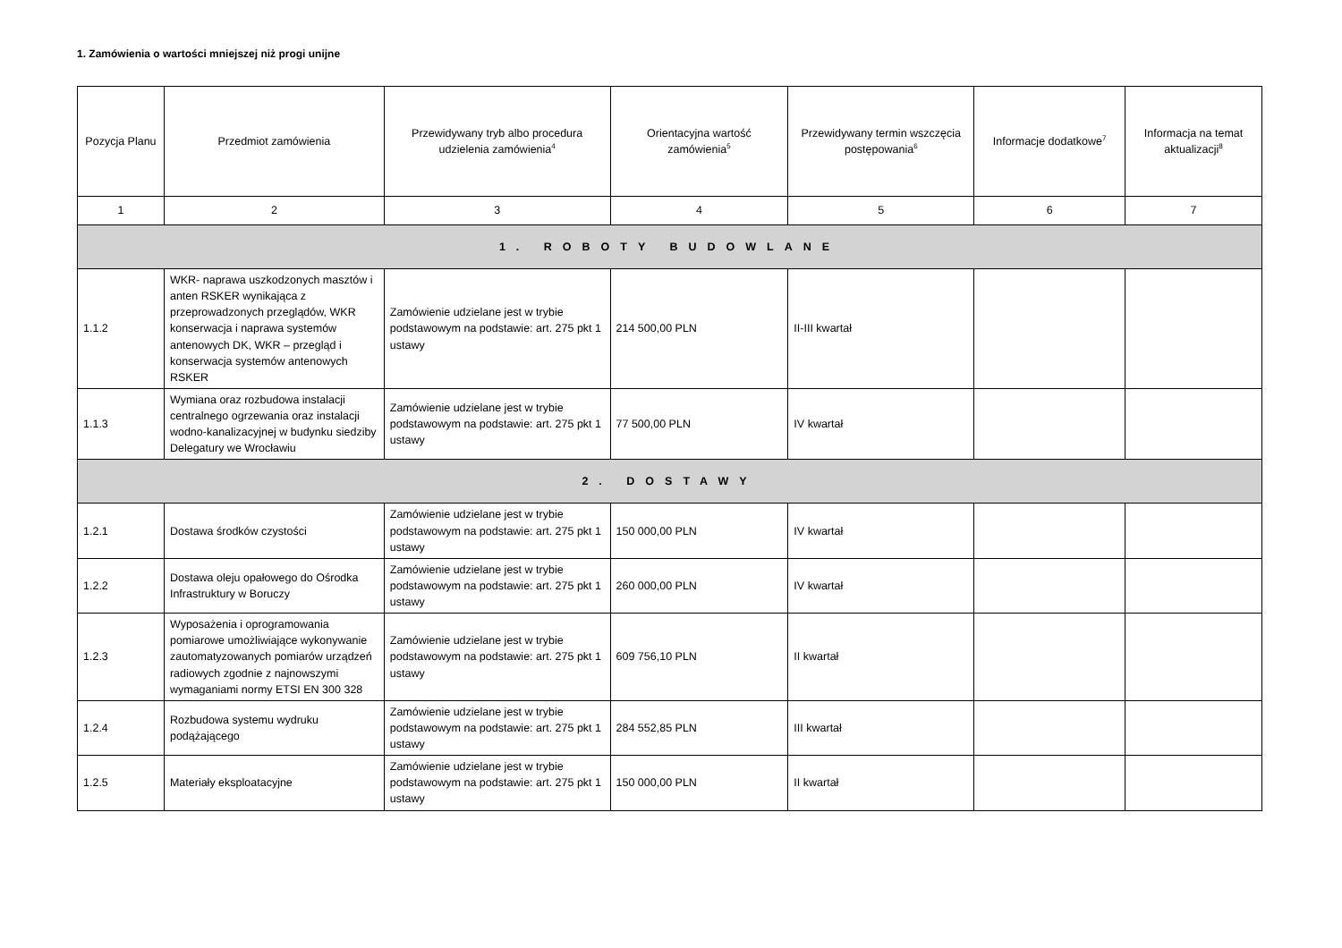1. Zamówienia o wartości mniejszej niż progi unijne
| Pozycja Planu | Przedmiot zamówienia | Przewidywany tryb albo procedura udzielenia zamówienia<sup>4</sup> | Orientacyjna wartość zamówienia<sup>5</sup> | Przewidywany termin wszczęcia postępowania<sup>6</sup> | Informacje dodatkowe<sup>7</sup> | Informacja na temat aktualizacji<sup>8</sup> |
| --- | --- | --- | --- | --- | --- | --- |
| 1 | 2 | 3 | 4 | 5 | 6 | 7 |
| 1. ROBOTY BUDOWLANE | | | | | | |
| 1.1.2 | WKR- naprawa uszkodzonych masztów i anten RSKER wynikająca z przeprowadzonych przeglądów, WKR konserwacja i naprawa systemów antenowych DK, WKR – przegląd i konserwacja systemów antenowych RSKER | Zamówienie udzielane jest w trybie podstawowym na podstawie: art. 275 pkt 1 ustawy | 214 500,00 PLN | II-III kwartał | | |
| 1.1.3 | Wymiana oraz rozbudowa instalacji centralnego ogrzewania oraz instalacji wodno-kanalizacyjnej w budynku siedziby Delegatury we Wrocławiu | Zamówienie udzielane jest w trybie podstawowym na podstawie: art. 275 pkt 1 ustawy | 77 500,00 PLN | IV kwartał | | |
| 2. DOSTAWY | | | | | | |
| 1.2.1 | Dostawa środków czystości | Zamówienie udzielane jest w trybie podstawowym na podstawie: art. 275 pkt 1 ustawy | 150 000,00 PLN | IV kwartał | | |
| 1.2.2 | Dostawa oleju opałowego do Ośrodka Infrastruktury w Boruczy | Zamówienie udzielane jest w trybie podstawowym na podstawie: art. 275 pkt 1 ustawy | 260 000,00 PLN | IV kwartał | | |
| 1.2.3 | Wyposażenia i oprogramowania pomiarowe umożliwiające wykonywanie zautomatyzowanych pomiarów urządzeń radiowych zgodnie z najnowszymi wymaganiami normy ETSI EN 300 328 | Zamówienie udzielane jest w trybie podstawowym na podstawie: art. 275 pkt 1 ustawy | 609 756,10 PLN | II kwartał | | |
| 1.2.4 | Rozbudowa systemu wydruku podążającego | Zamówienie udzielane jest w trybie podstawowym na podstawie: art. 275 pkt 1 ustawy | 284 552,85 PLN | III kwartał | | |
| 1.2.5 | Materiały eksploatacyjne | Zamówienie udzielane jest w trybie podstawowym na podstawie: art. 275 pkt 1 ustawy | 150 000,00 PLN | II kwartał | | |